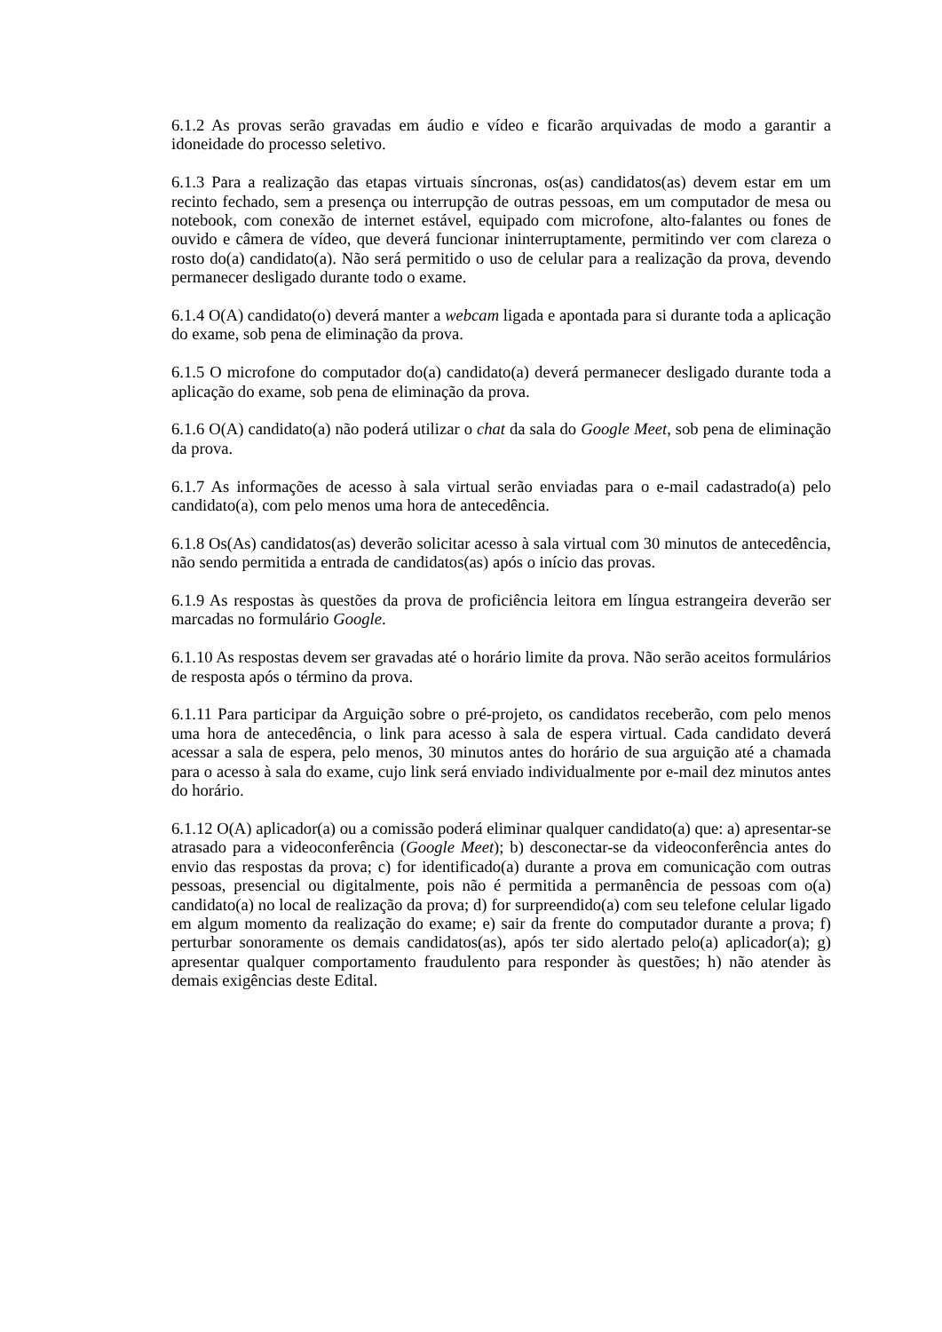6.1.2 As provas serão gravadas em áudio e vídeo e ficarão arquivadas de modo a garantir a idoneidade do processo seletivo.
6.1.3 Para a realização das etapas virtuais síncronas, os(as) candidatos(as) devem estar em um recinto fechado, sem a presença ou interrupção de outras pessoas, em um computador de mesa ou notebook, com conexão de internet estável, equipado com microfone, alto-falantes ou fones de ouvido e câmera de vídeo, que deverá funcionar ininterruptamente, permitindo ver com clareza o rosto do(a) candidato(a). Não será permitido o uso de celular para a realização da prova, devendo permanecer desligado durante todo o exame.
6.1.4 O(A) candidato(o) deverá manter a webcam ligada e apontada para si durante toda a aplicação do exame, sob pena de eliminação da prova.
6.1.5 O microfone do computador do(a) candidato(a) deverá permanecer desligado durante toda a aplicação do exame, sob pena de eliminação da prova.
6.1.6 O(A) candidato(a) não poderá utilizar o chat da sala do Google Meet, sob pena de eliminação da prova.
6.1.7 As informações de acesso à sala virtual serão enviadas para o e-mail cadastrado(a) pelo candidato(a), com pelo menos uma hora de antecedência.
6.1.8 Os(As) candidatos(as) deverão solicitar acesso à sala virtual com 30 minutos de antecedência, não sendo permitida a entrada de candidatos(as) após o início das provas.
6.1.9 As respostas às questões da prova de proficiência leitora em língua estrangeira deverão ser marcadas no formulário Google.
6.1.10 As respostas devem ser gravadas até o horário limite da prova. Não serão aceitos formulários de resposta após o término da prova.
6.1.11 Para participar da Arguição sobre o pré-projeto, os candidatos receberão, com pelo menos uma hora de antecedência, o link para acesso à sala de espera virtual. Cada candidato deverá acessar a sala de espera, pelo menos, 30 minutos antes do horário de sua arguição até a chamada para o acesso à sala do exame, cujo link será enviado individualmente por e-mail dez minutos antes do horário.
6.1.12 O(A) aplicador(a) ou a comissão poderá eliminar qualquer candidato(a) que: a) apresentar-se atrasado para a videoconferência (Google Meet); b) desconectar-se da videoconferência antes do envio das respostas da prova; c) for identificado(a) durante a prova em comunicação com outras pessoas, presencial ou digitalmente, pois não é permitida a permanência de pessoas com o(a) candidato(a) no local de realização da prova; d) for surpreendido(a) com seu telefone celular ligado em algum momento da realização do exame; e) sair da frente do computador durante a prova; f) perturbar sonoramente os demais candidatos(as), após ter sido alertado pelo(a) aplicador(a); g) apresentar qualquer comportamento fraudulento para responder às questões; h) não atender às demais exigências deste Edital.